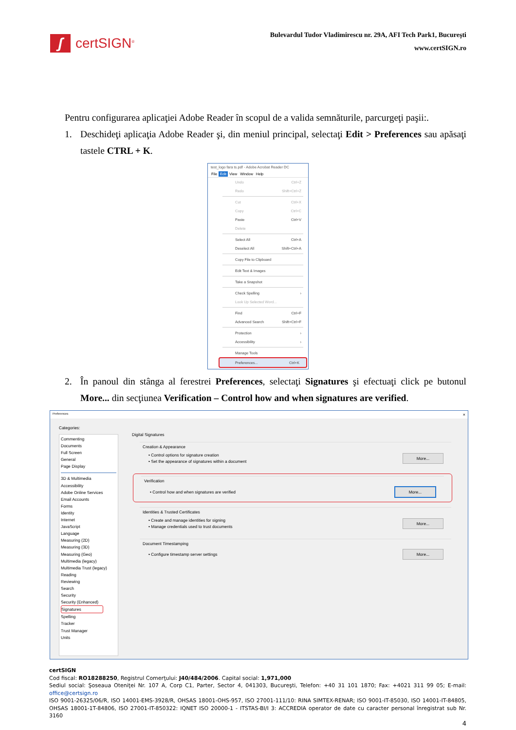ʃ
certSIGN<sup>®</sup>
Bulevardul Tudor Vladimirescu nr. 29A, AFI Tech Park1, Bucureşti
www.certSIGN.ro
Pentru configurarea aplicaţiei Adobe Reader în scopul de a valida semnăturile, parcurgeţi paşii:.
1. Deschideţi aplicaţia Adobe Reader şi, din meniul principal, selectaţi Edit > Preferences sau apăsaţi tastele CTRL + K.
test_logo fara ts.pdf - Adobe Acrobat Reader DC
File Edit View Window Help
Undo Ctrl+Z
Redo Shift+Ctrl+Z
Cut Ctrl+X
Copy Ctrl+C
Paste Ctrl+V
Delete
Select All Ctrl+A
Deselect All Shift+Ctrl+A
Copy File to Clipboard
Edit Text & Images
Take a Snapshot
Check Spelling ›
Look Up Selected Word...
Find Ctrl+F
Advanced Search Shift+Ctrl+F
Protection ›
Accessibility ›
Manage Tools
Preferences... Ctrl+K
2. În panoul din stânga al ferestrei Preferences, selectaţi Signatures şi efectuaţi click pe butonul More... din secţiunea Verification – Control how and when signatures are verified.
Preferences ×
Categories:
Commenting
Documents
Full Screen
General
Page Display
3D & Multimedia
Accessibility
Adobe Online Services
Email Accounts
Forms
Identity
Internet
JavaScript
Language
Measuring (2D)
Measuring (3D)
Measuring (Geo)
Multimedia (legacy)
Multimedia Trust (legacy)
Reading
Reviewing
Search
Security
Security (Enhanced)
Signatures
Spelling
Tracker
Trust Manager
Units
Digital Signatures
Creation & Appearance
• Control options for signature creation
• Set the appearance of signatures within a document More...
Verification
• Control how and when signatures are verified More...
Identities & Trusted Certificates
• Create and manage identities for signing
• Manage credentials used to trust documents More...
Document Timestamping
• Configure timestamp server settings More...
certSIGN
Cod fiscal: RO18288250, Registrul Comerţului: J40/484/2006. Capital social: 1,971,000
Sediul social: Şoseaua Oteniţei Nr. 107 A, Corp C1, Parter, Sector 4, 041303, Bucureşti, Telefon: +40 31 101 1870; Fax: +4021 311 99 05; E-mail: office@certsign.ro
ISO 9001-26325/06/R, ISO 14001-EMS-3928/R, OHSAS 18001-OHS-957, ISO 27001-111/10: RINA SIMTEX-RENAR; ISO 9001-IT-85030, ISO 14001-IT-84805, OHSAS 18001-1T-84806, ISO 27001-IT-850322: IQNET ISO 20000-1 - ITSTAS-BI/I 3: ACCREDIA operator de date cu caracter personal înregistrat sub Nr. 3160
4